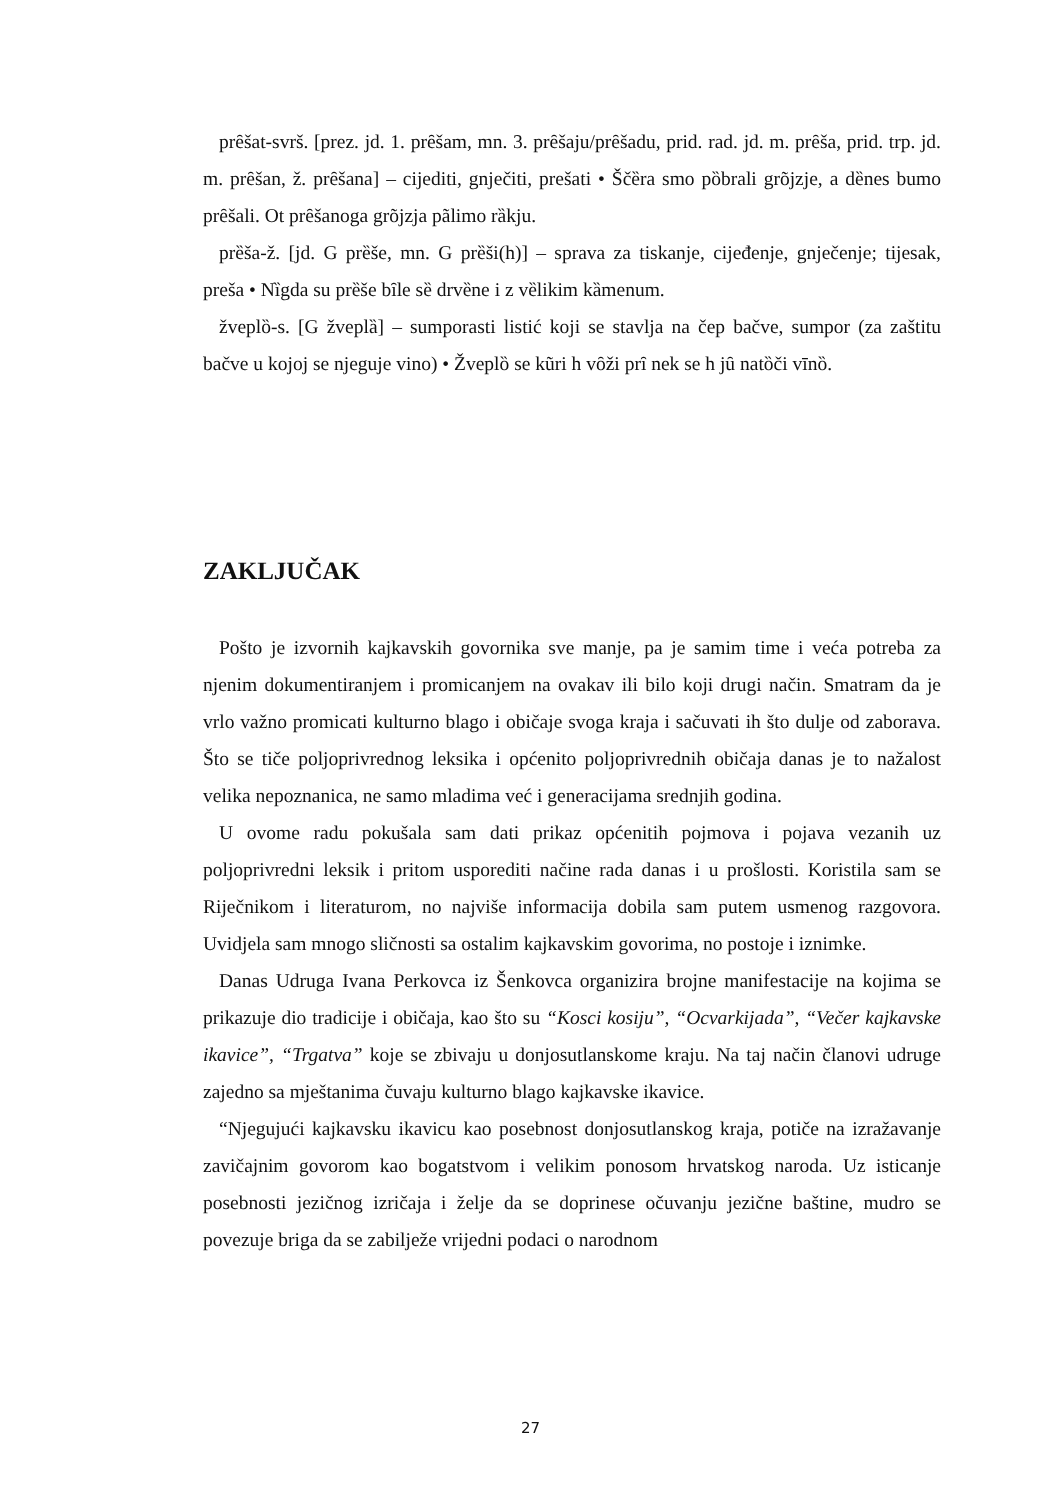prȇšat-svrš. [prez. jd. 1. prȇšam, mn. 3. prȇšaju/prȇšadu, prid. rad. jd. m. prȇša, prid. trp. jd. m. prȇšan, ž. prȇšana] – cijediti, gnječiti, prešati • Ščȅra smo pȍbrali grõjzje, a dȅnes bumo prȇšali. Ot prȇšanoga grõjzja pãlimo rȁkju.
prȅša-ž. [jd. G prȅše, mn. G prȅši(h)] – sprava za tiskanje, cijeđenje, gnječenje; tijesak, preša • Nȉgda su prȅše bȋle sȅ drvȅne i z vȅlikim kȁmenum.
žveplȍ-s. [G žveplȁ] – sumporasti listić koji se stavlja na čep bačve, sumpor (za zaštitu bačve u kojoj se njeguje vino) • Žveplȍ se kũri h vȏži prȋ nek se h jȗ natȍči vīnȍ.
ZAKLJUČAK
Pošto je izvornih kajkavskih govornika sve manje, pa je samim time i veća potreba za njenim dokumentiranjem i promicanjem na ovakav ili bilo koji drugi način. Smatram da je vrlo važno promicati kulturno blago i običaje svoga kraja i sačuvati ih što dulje od zaborava. Što se tiče poljoprivrednog leksika i općenito poljoprivrednih običaja danas je to nažalost velika nepoznanica, ne samo mladima već i generacijama srednjih godina.
U ovome radu pokušala sam dati prikaz općenitih pojmova i pojava vezanih uz poljoprivredni leksik i pritom usporediti načine rada danas i u prošlosti. Koristila sam se Riječnikom i literaturom, no najviše informacija dobila sam putem usmenog razgovora. Uvidjela sam mnogo sličnosti sa ostalim kajkavskim govorima, no postoje i iznimke.
Danas Udruga Ivana Perkovca iz Šenkovca organizira brojne manifestacije na kojima se prikazuje dio tradicije i običaja, kao što su “Kosci kosiju”, “Ocvarkijada”, “Večer kajkavske ikavice”, “Trgatva” koje se zbivaju u donjosutlanskome kraju. Na taj način članovi udruge zajedno sa mještanima čuvaju kulturno blago kajkavske ikavice.
“Njegujući kajkavsku ikavicu kao posebnost donjosutlanskog kraja, potiče na izražavanje zavičajnim govorom kao bogatstvom i velikim ponosom hrvatskog naroda. Uz isticanje posebnosti jezičnog izričaja i želje da se doprinese očuvanju jezične baštine, mudro se povezuje briga da se zabilježe vrijedni podaci o narodnom
27